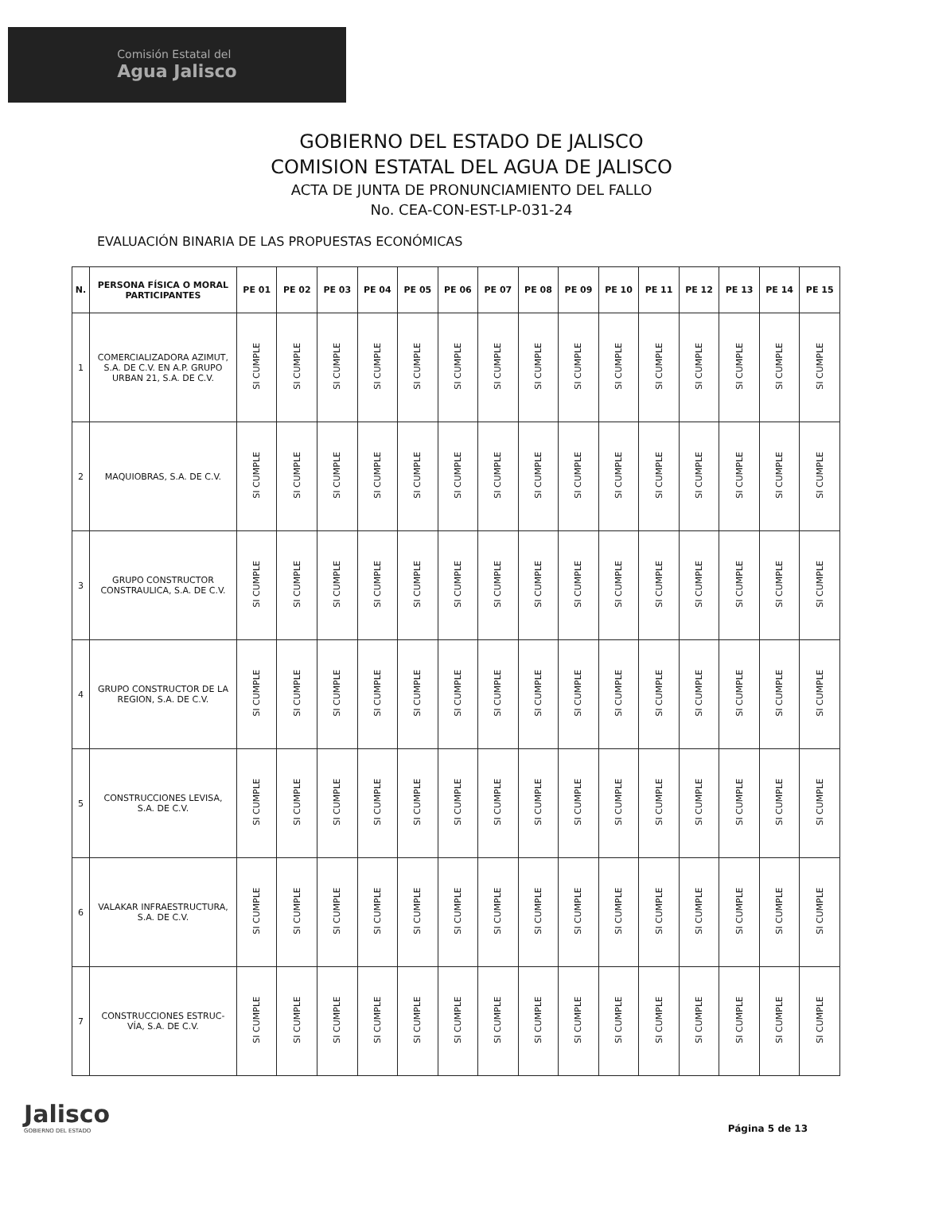Comisión Estatal del
Agua Jalisco
GOBIERNO DEL ESTADO DE JALISCO
COMISION ESTATAL DEL AGUA DE JALISCO
ACTA DE JUNTA DE PRONUNCIAMIENTO DEL FALLO
No. CEA-CON-EST-LP-031-24
EVALUACIÓN BINARIA DE LAS PROPUESTAS ECONÓMICAS
| N. | PERSONA FÍSICA O MORAL PARTICIPANTES | PE 01 | PE 02 | PE 03 | PE 04 | PE 05 | PE 06 | PE 07 | PE 08 | PE 09 | PE 10 | PE 11 | PE 12 | PE 13 | PE 14 | PE 15 |
| --- | --- | --- | --- | --- | --- | --- | --- | --- | --- | --- | --- | --- | --- | --- | --- | --- |
| 1 | COMERCIALIZADORA AZIMUT, S.A. DE C.V. EN A.P. GRUPO URBAN 21, S.A. DE C.V. | SI CUMPLE | SI CUMPLE | SI CUMPLE | SI CUMPLE | SI CUMPLE | SI CUMPLE | SI CUMPLE | SI CUMPLE | SI CUMPLE | SI CUMPLE | SI CUMPLE | SI CUMPLE | SI CUMPLE | SI CUMPLE | SI CUMPLE |
| 2 | MAQUIOBRAS, S.A. DE C.V. | SI CUMPLE | SI CUMPLE | SI CUMPLE | SI CUMPLE | SI CUMPLE | SI CUMPLE | SI CUMPLE | SI CUMPLE | SI CUMPLE | SI CUMPLE | SI CUMPLE | SI CUMPLE | SI CUMPLE | SI CUMPLE | SI CUMPLE |
| 3 | GRUPO CONSTRUCTOR CONSTRAULICA, S.A. DE C.V. | SI CUMPLE | SI CUMPLE | SI CUMPLE | SI CUMPLE | SI CUMPLE | SI CUMPLE | SI CUMPLE | SI CUMPLE | SI CUMPLE | SI CUMPLE | SI CUMPLE | SI CUMPLE | SI CUMPLE | SI CUMPLE | SI CUMPLE |
| 4 | GRUPO CONSTRUCTOR DE LA REGION, S.A. DE C.V. | SI CUMPLE | SI CUMPLE | SI CUMPLE | SI CUMPLE | SI CUMPLE | SI CUMPLE | SI CUMPLE | SI CUMPLE | SI CUMPLE | SI CUMPLE | SI CUMPLE | SI CUMPLE | SI CUMPLE | SI CUMPLE | SI CUMPLE |
| 5 | CONSTRUCCIONES LEVISA, S.A. DE C.V. | SI CUMPLE | SI CUMPLE | SI CUMPLE | SI CUMPLE | SI CUMPLE | SI CUMPLE | SI CUMPLE | SI CUMPLE | SI CUMPLE | SI CUMPLE | SI CUMPLE | SI CUMPLE | SI CUMPLE | SI CUMPLE | SI CUMPLE |
| 6 | VALAKAR INFRAESTRUCTURA, S.A. DE C.V. | SI CUMPLE | SI CUMPLE | SI CUMPLE | SI CUMPLE | SI CUMPLE | SI CUMPLE | SI CUMPLE | SI CUMPLE | SI CUMPLE | SI CUMPLE | SI CUMPLE | SI CUMPLE | SI CUMPLE | SI CUMPLE | SI CUMPLE |
| 7 | CONSTRUCCIONES ESTRUC-VÍA, S.A. DE C.V. | SI CUMPLE | SI CUMPLE | SI CUMPLE | SI CUMPLE | SI CUMPLE | SI CUMPLE | SI CUMPLE | SI CUMPLE | SI CUMPLE | SI CUMPLE | SI CUMPLE | SI CUMPLE | SI CUMPLE | SI CUMPLE | SI CUMPLE |
Jalisco
GOBIERNO DEL ESTADO
Página 5 de 13